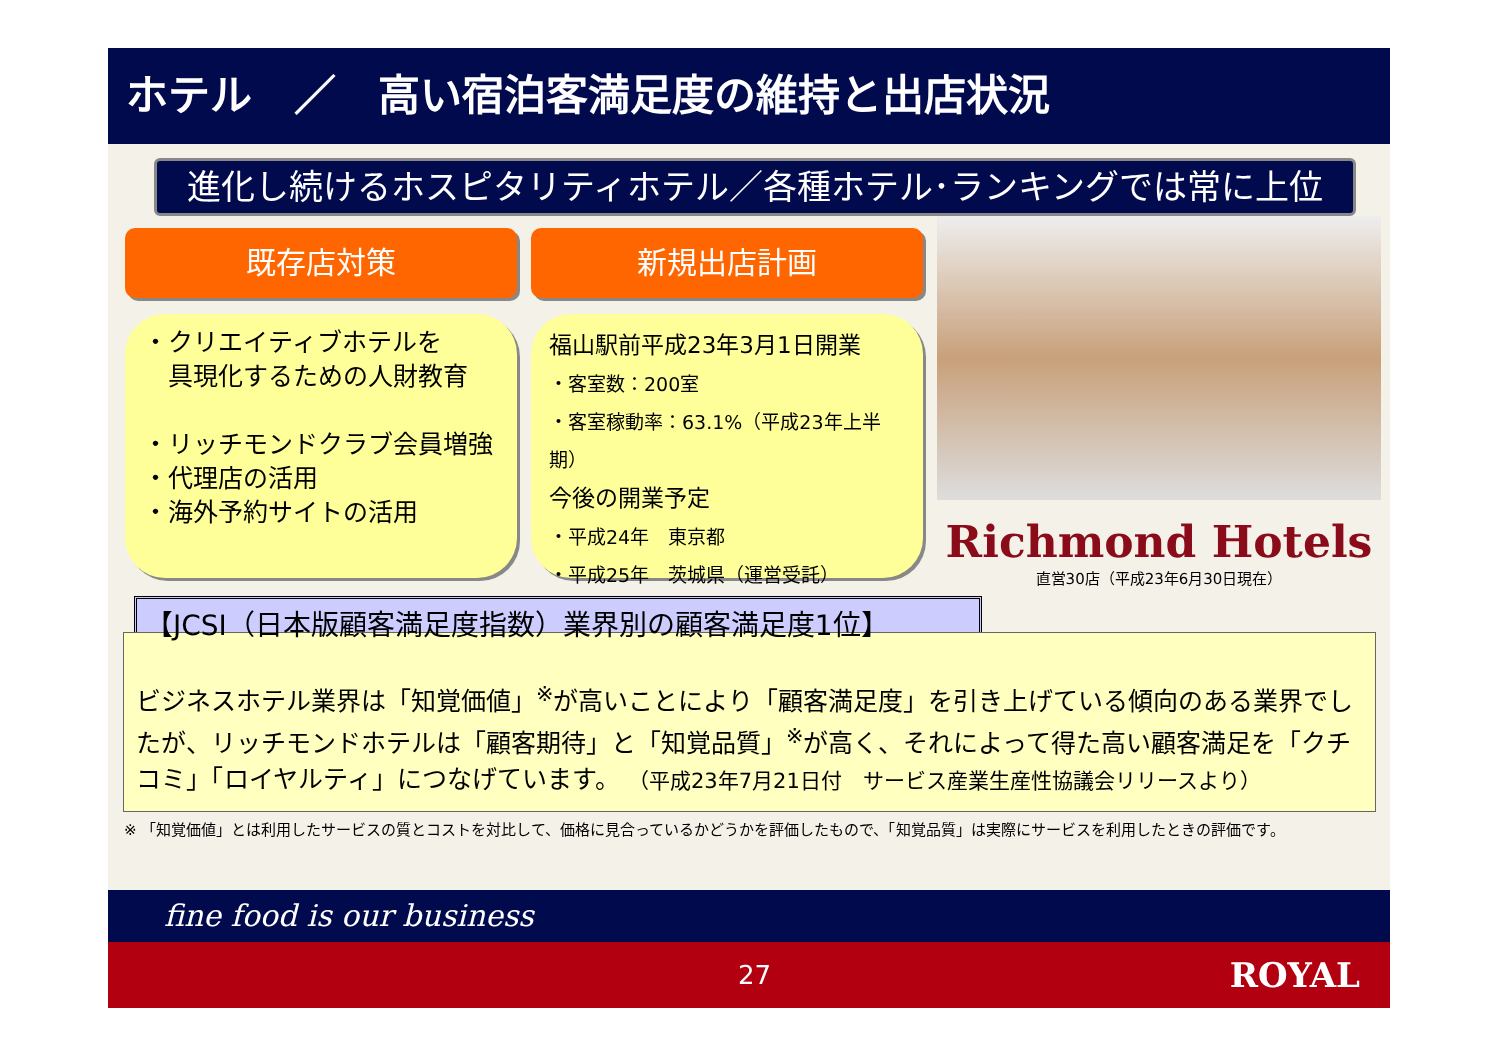ホテル　／　高い宿泊客満足度の維持と出店状況
進化し続けるホスピタリティホテル／各種ホテル･ランキングでは常に上位
既存店対策
・クリエイティブホテルを
　具現化するための人財教育
・リッチモンドクラブ会員増強
・代理店の活用
・海外予約サイトの活用
新規出店計画
福山駅前平成23年3月1日開業
・客室数：200室
・客室稼動率：63.1%（平成23年上半期）
今後の開業予定
・平成24年　東京都
・平成25年　茨城県（運営受託）
Richmond Hotels
直営30店（平成23年6月30日現在）
【JCSI（日本版顧客満足度指数）業界別の顧客満足度1位】
ビジネスホテル業界は「知覚価値」<sup>※</sup>が高いことにより「顧客満足度」を引き上げている傾向のある業界でしたが、リッチモンドホテルは「顧客期待」と「知覚品質」<sup>※</sup>が高く、それによって得た高い顧客満足を「クチコミ」「ロイヤルティ」につなげています。 （平成23年7月21日付　サービス産業生産性協議会リリースより）
※ 「知覚価値」とは利用したサービスの質とコストを対比して、価格に見合っているかどうかを評価したもので、「知覚品質」は実際にサービスを利用したときの評価です。
fine food is our business
27 ROYAL